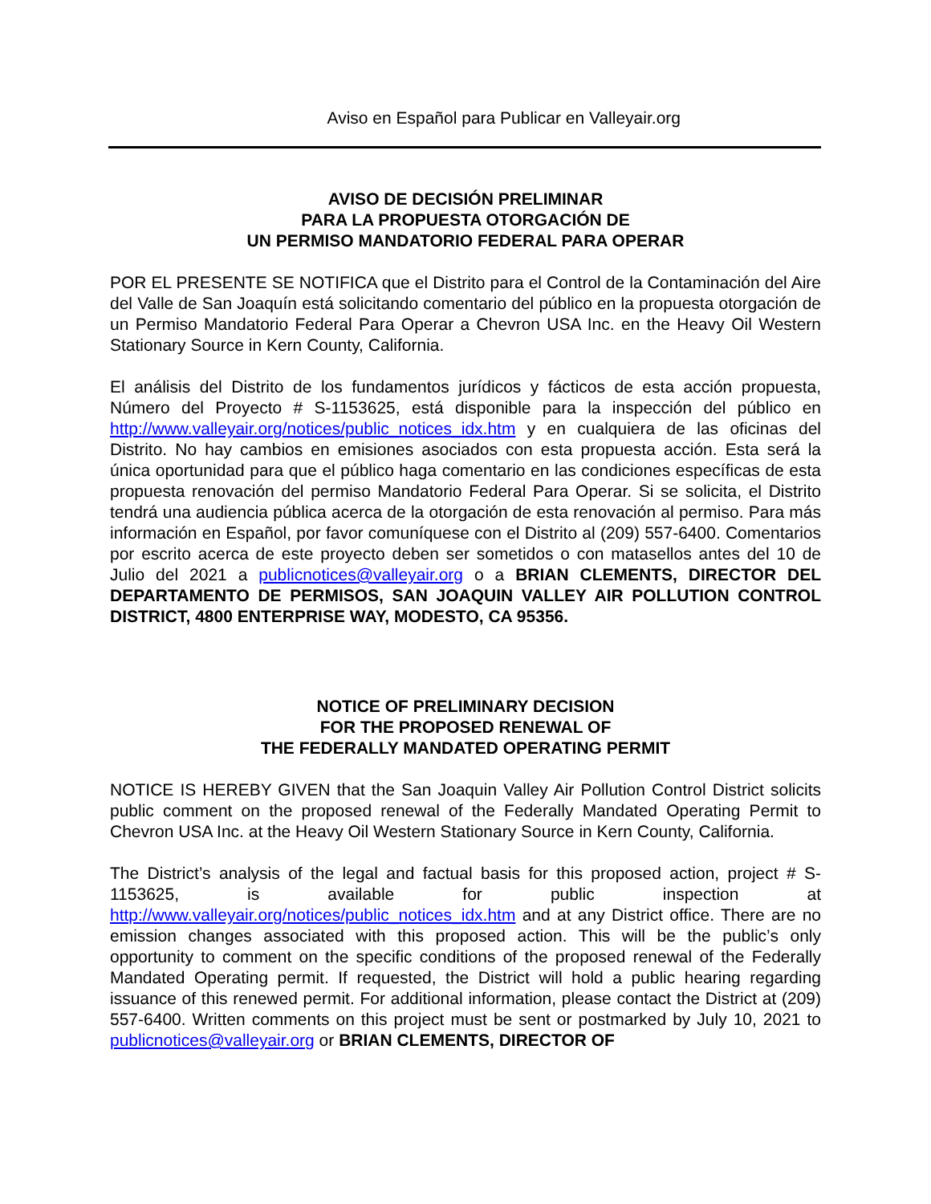Aviso en Español para Publicar en Valleyair.org
AVISO DE DECISIÓN PRELIMINAR
PARA LA PROPUESTA OTORGACIÓN DE
UN PERMISO MANDATORIO FEDERAL PARA OPERAR
POR EL PRESENTE SE NOTIFICA que el Distrito para el Control de la Contaminación del Aire del Valle de San Joaquín está solicitando comentario del público en la propuesta otorgación de un Permiso Mandatorio Federal Para Operar a Chevron USA Inc. en the Heavy Oil Western Stationary Source in Kern County, California.
El análisis del Distrito de los fundamentos jurídicos y fácticos de esta acción propuesta, Número del Proyecto # S-1153625, está disponible para la inspección del público en http://www.valleyair.org/notices/public_notices_idx.htm y en cualquiera de las oficinas del Distrito. No hay cambios en emisiones asociados con esta propuesta acción. Esta será la única oportunidad para que el público haga comentario en las condiciones específicas de esta propuesta renovación del permiso Mandatorio Federal Para Operar. Si se solicita, el Distrito tendrá una audiencia pública acerca de la otorgación de esta renovación al permiso. Para más información en Español, por favor comuníquese con el Distrito al (209) 557-6400. Comentarios por escrito acerca de este proyecto deben ser sometidos o con matasellos antes del 10 de Julio del 2021 a publicnotices@valleyair.org o a BRIAN CLEMENTS, DIRECTOR DEL DEPARTAMENTO DE PERMISOS, SAN JOAQUIN VALLEY AIR POLLUTION CONTROL DISTRICT, 4800 ENTERPRISE WAY, MODESTO, CA 95356.
NOTICE OF PRELIMINARY DECISION
FOR THE PROPOSED RENEWAL OF
THE FEDERALLY MANDATED OPERATING PERMIT
NOTICE IS HEREBY GIVEN that the San Joaquin Valley Air Pollution Control District solicits public comment on the proposed renewal of the Federally Mandated Operating Permit to Chevron USA Inc. at the Heavy Oil Western Stationary Source in Kern County, California.
The District’s analysis of the legal and factual basis for this proposed action, project # S-1153625, is available for public inspection at http://www.valleyair.org/notices/public_notices_idx.htm and at any District office. There are no emission changes associated with this proposed action. This will be the public’s only opportunity to comment on the specific conditions of the proposed renewal of the Federally Mandated Operating permit. If requested, the District will hold a public hearing regarding issuance of this renewed permit. For additional information, please contact the District at (209) 557-6400. Written comments on this project must be sent or postmarked by July 10, 2021 to publicnotices@valleyair.org or BRIAN CLEMENTS, DIRECTOR OF